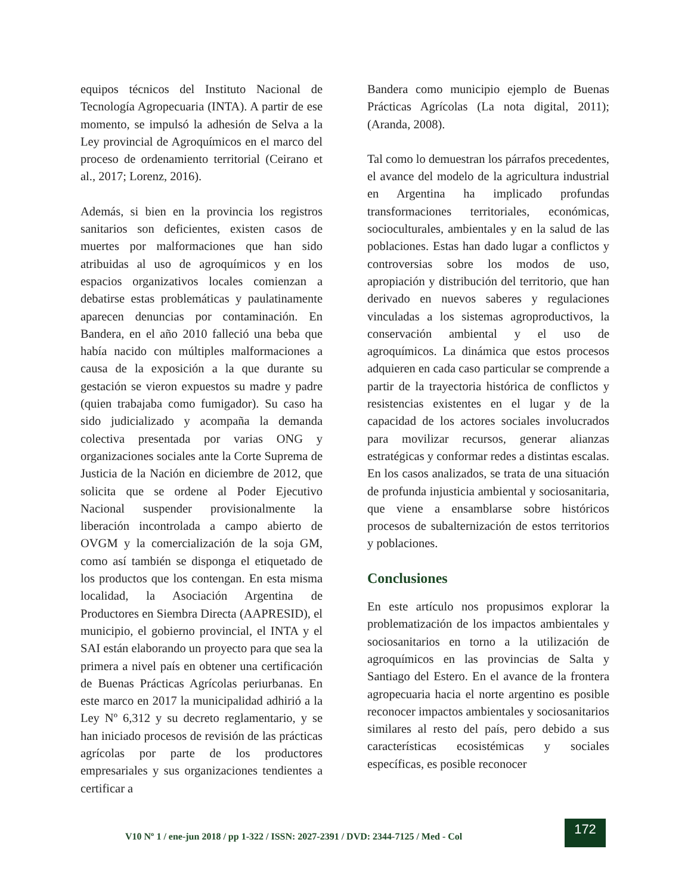equipos técnicos del Instituto Nacional de Tecnología Agropecuaria (INTA). A partir de ese momento, se impulsó la adhesión de Selva a la Ley provincial de Agroquímicos en el marco del proceso de ordenamiento territorial (Ceirano et al., 2017; Lorenz, 2016).
Además, si bien en la provincia los registros sanitarios son deficientes, existen casos de muertes por malformaciones que han sido atribuidas al uso de agroquímicos y en los espacios organizativos locales comienzan a debatirse estas problemáticas y paulatinamente aparecen denuncias por contaminación. En Bandera, en el año 2010 falleció una beba que había nacido con múltiples malformaciones a causa de la exposición a la que durante su gestación se vieron expuestos su madre y padre (quien trabajaba como fumigador). Su caso ha sido judicializado y acompaña la demanda colectiva presentada por varias ONG y organizaciones sociales ante la Corte Suprema de Justicia de la Nación en diciembre de 2012, que solicita que se ordene al Poder Ejecutivo Nacional suspender provisionalmente la liberación incontrolada a campo abierto de OVGM y la comercialización de la soja GM, como así también se disponga el etiquetado de los productos que los contengan. En esta misma localidad, la Asociación Argentina de Productores en Siembra Directa (AAPRESID), el municipio, el gobierno provincial, el INTA y el SAI están elaborando un proyecto para que sea la primera a nivel país en obtener una certificación de Buenas Prácticas Agrícolas periurbanas. En este marco en 2017 la municipalidad adhirió a la Ley Nº 6,312 y su decreto reglamentario, y se han iniciado procesos de revisión de las prácticas agrícolas por parte de los productores empresariales y sus organizaciones tendientes a certificar a
Bandera como municipio ejemplo de Buenas Prácticas Agrícolas (La nota digital, 2011); (Aranda, 2008).
Tal como lo demuestran los párrafos precedentes, el avance del modelo de la agricultura industrial en Argentina ha implicado profundas transformaciones territoriales, económicas, socioculturales, ambientales y en la salud de las poblaciones. Estas han dado lugar a conflictos y controversias sobre los modos de uso, apropiación y distribución del territorio, que han derivado en nuevos saberes y regulaciones vinculadas a los sistemas agroproductivos, la conservación ambiental y el uso de agroquímicos. La dinámica que estos procesos adquieren en cada caso particular se comprende a partir de la trayectoria histórica de conflictos y resistencias existentes en el lugar y de la capacidad de los actores sociales involucrados para movilizar recursos, generar alianzas estratégicas y conformar redes a distintas escalas. En los casos analizados, se trata de una situación de profunda injusticia ambiental y sociosanitaria, que viene a ensamblarse sobre históricos procesos de subalternización de estos territorios y poblaciones.
Conclusiones
En este artículo nos propusimos explorar la problematización de los impactos ambientales y sociosanitarios en torno a la utilización de agroquímicos en las provincias de Salta y Santiago del Estero. En el avance de la frontera agropecuaria hacia el norte argentino es posible reconocer impactos ambientales y sociosanitarios similares al resto del país, pero debido a sus características ecosistémicas y sociales específicas, es posible reconocer
V10 Nº 1 / ene-jun 2018 / pp 1-322 / ISSN: 2027-2391 / DVD: 2344-7125 / Med - Col
172